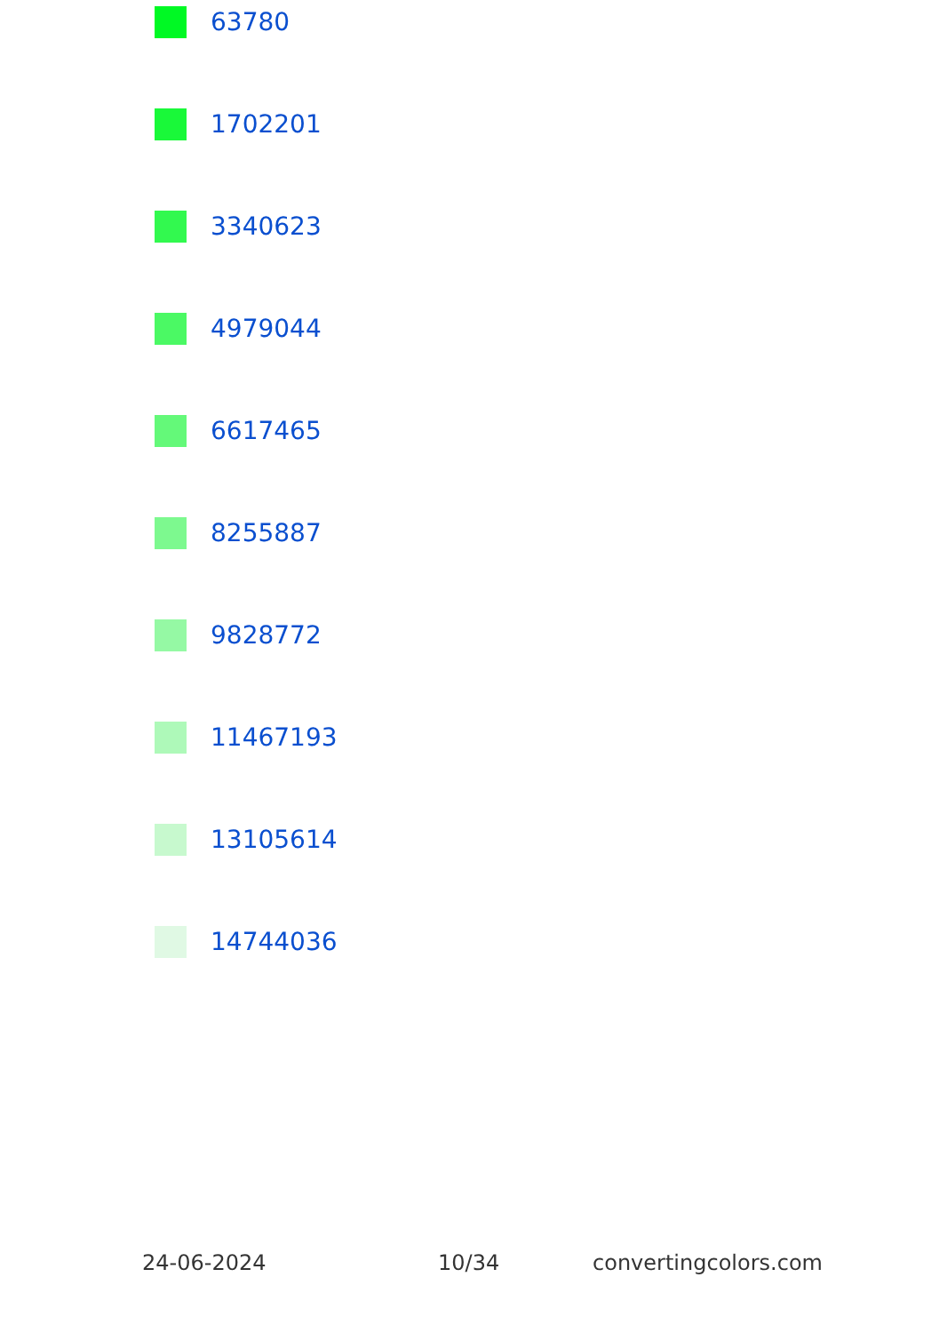63780
1702201
3340623
4979044
6617465
8255887
9828772
11467193
13105614
14744036
24-06-2024 10/34 convertingcolors.com